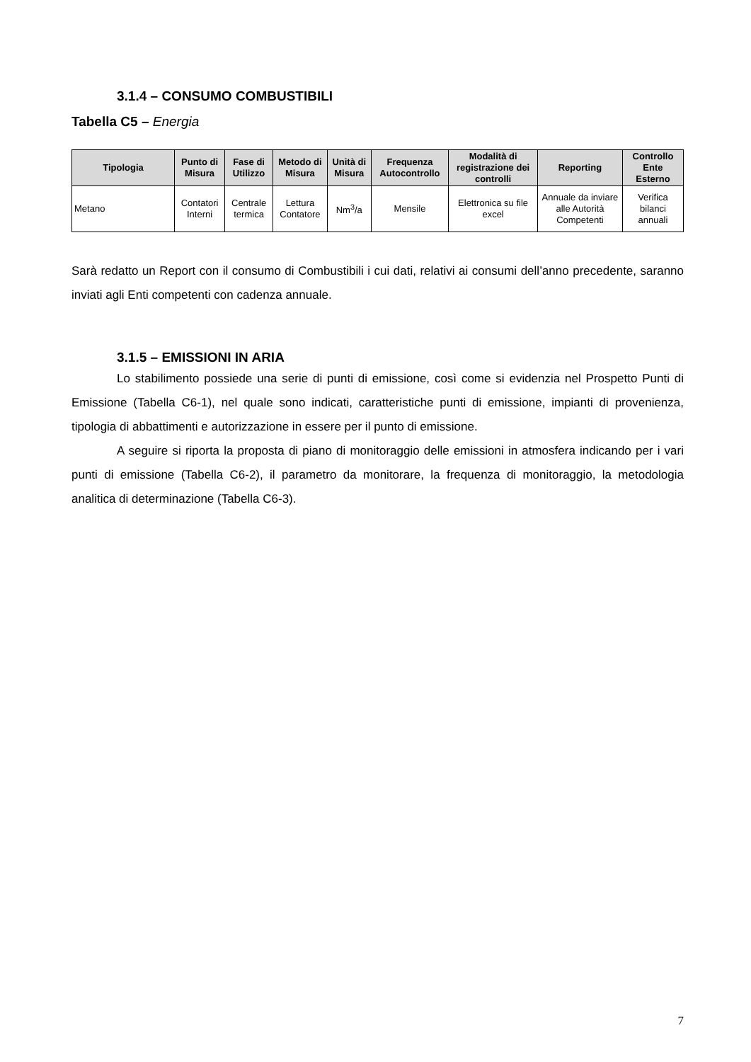3.1.4 – CONSUMO COMBUSTIBILI
Tabella C5 – Energia
| Tipologia | Punto di Misura | Fase di Utilizzo | Metodo di Misura | Unità di Misura | Frequenza Autocontrollo | Modalità di registrazione dei controlli | Reporting | Controllo Ente Esterno |
| --- | --- | --- | --- | --- | --- | --- | --- | --- |
| Metano | Contatori Interni | Centrale termica | Lettura Contatore | Nm<sup>3</sup>/a | Mensile | Elettronica su file excel | Annuale da inviare alle Autorità Competenti | Verifica bilanci annuali |
Sarà redatto un Report con il consumo di Combustibili i cui dati, relativi ai consumi dell’anno precedente, saranno inviati agli Enti competenti con cadenza annuale.
3.1.5 – EMISSIONI IN ARIA
Lo stabilimento possiede una serie di punti di emissione, così come si evidenzia nel Prospetto Punti di Emissione (Tabella C6-1), nel quale sono indicati, caratteristiche punti di emissione, impianti di provenienza, tipologia di abbattimenti e autorizzazione in essere per il punto di emissione.
A seguire si riporta la proposta di piano di monitoraggio delle emissioni in atmosfera indicando per i vari punti di emissione (Tabella C6-2), il parametro da monitorare, la frequenza di monitoraggio, la metodologia analitica di determinazione (Tabella C6-3).
7